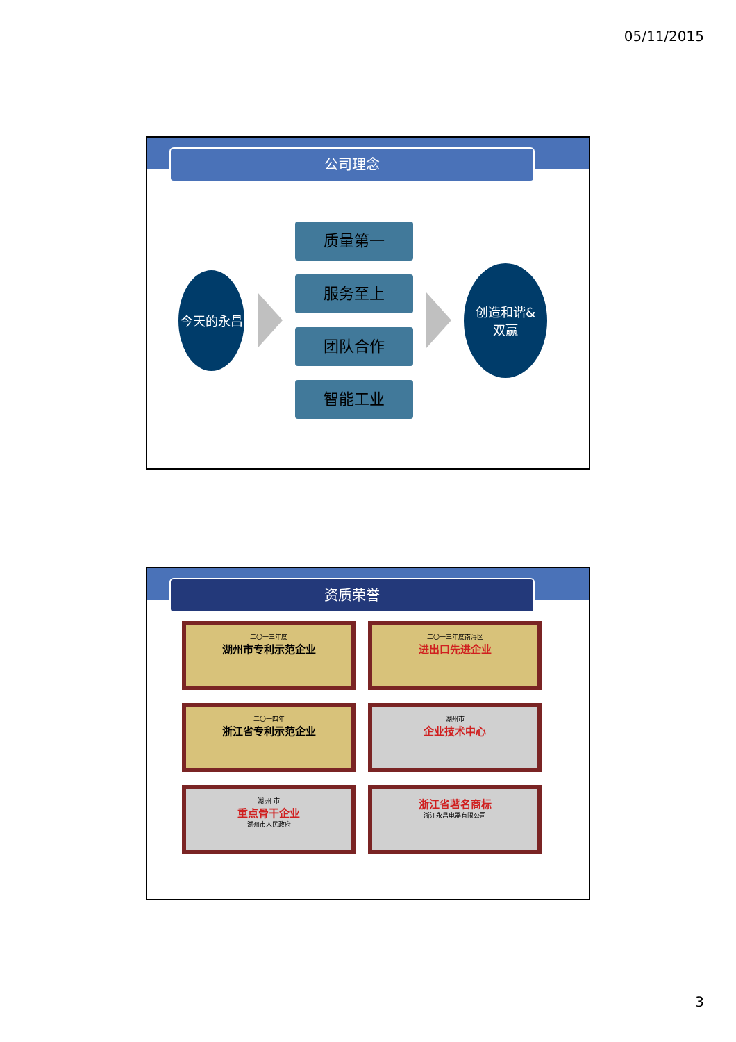05/11/2015
公司理念
今天的永昌
质量第一
服务至上
团队合作
智能工业
创造和谐&
双赢
资质荣誉
二〇一三年度
湖州市专利示范企业
二〇一三年度南浔区
进出口先进企业
二〇一四年
浙江省专利示范企业
湖州市
企业技术中心
湖 州 市
重点骨干企业
湖州市人民政府
浙江省著名商标
浙江永昌电器有限公司
3